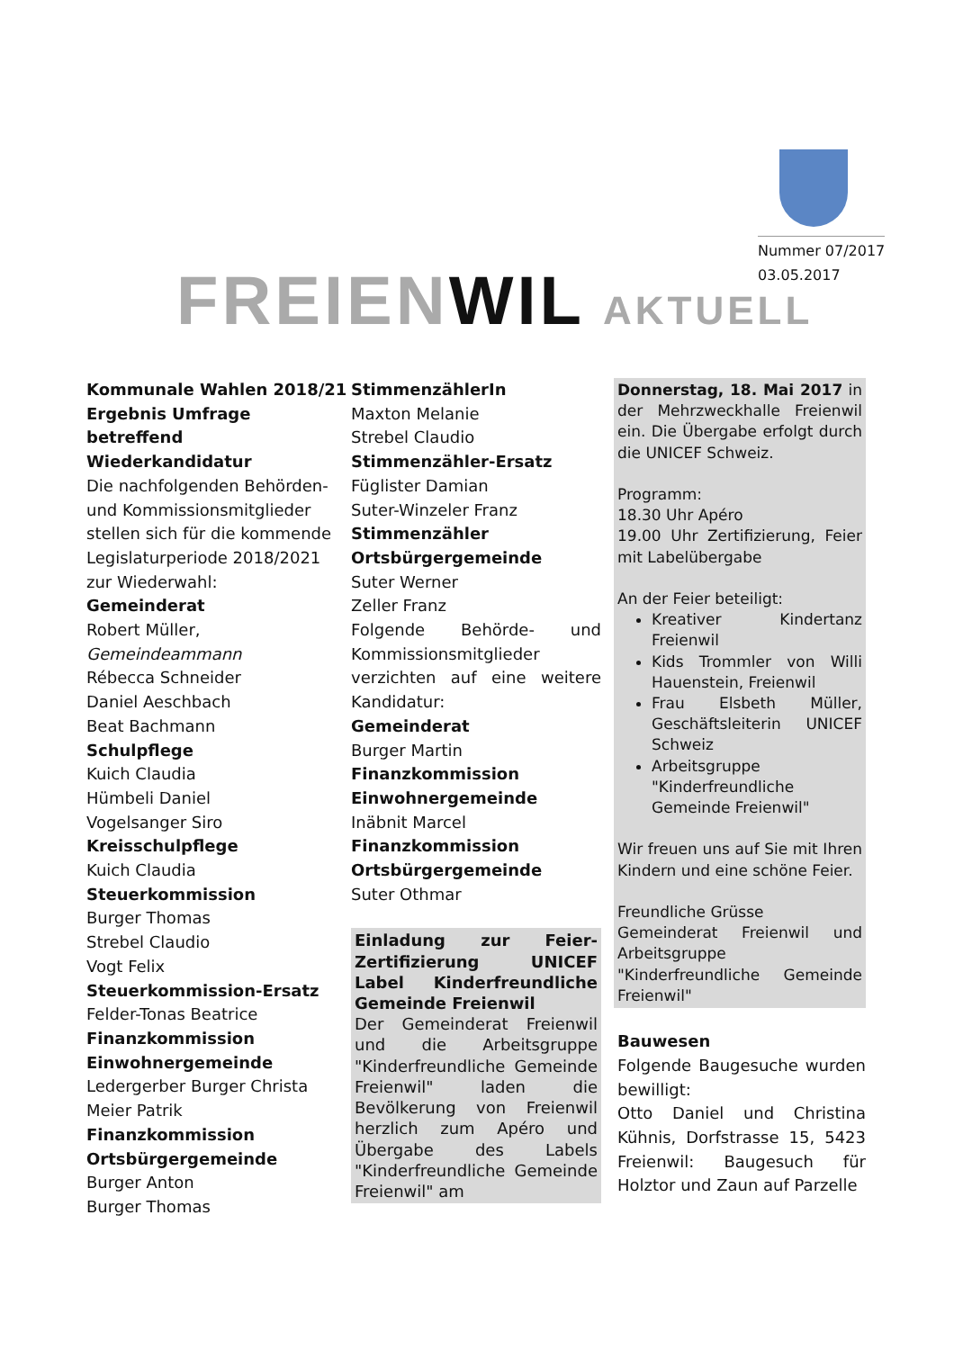Nummer 07/2017
03.05.2017
FREIENWIL AKTUELL
Kommunale Wahlen 2018/21
Ergebnis Umfrage betreffend
Wiederkandidatur
Die nachfolgenden Behörden- und Kommissionsmitglieder stellen sich für die kommende Legislaturperiode 2018/2021 zur Wiederwahl:
Gemeinderat
Robert Müller,
Gemeindeammann
Rébecca Schneider
Daniel Aeschbach
Beat Bachmann
Schulpflege
Kuich Claudia
Hümbeli Daniel
Vogelsanger Siro
Kreisschulpflege
Kuich Claudia
Steuerkommission
Burger Thomas
Strebel Claudio
Vogt Felix
Steuerkommission-Ersatz
Felder-Tonas Beatrice
Finanzkommission
Einwohnergemeinde
Ledergerber Burger Christa
Meier Patrik
Finanzkommission
Ortsbürgergemeinde
Burger Anton
Burger Thomas
StimmenzählerIn
Maxton Melanie
Strebel Claudio
Stimmenzähler-Ersatz
Füglister Damian
Suter-Winzeler Franz
Stimmenzähler
Ortsbürgergemeinde
Suter Werner
Zeller Franz
Folgende Behörde- und Kommissionsmitglieder verzichten auf eine weitere Kandidatur:
Gemeinderat
Burger Martin
Finanzkommission
Einwohnergemeinde
Inäbnit Marcel
Finanzkommission
Ortsbürgergemeinde
Suter Othmar
Einladung zur Feier-Zertifizierung UNICEF Label Kinderfreundliche Gemeinde Freienwil
Der Gemeinderat Freienwil und die Arbeitsgruppe "Kinderfreundliche Gemeinde Freienwil" laden die Bevölkerung von Freienwil herzlich zum Apéro und Übergabe des Labels "Kinderfreundliche Gemeinde Freienwil" am
Donnerstag, 18. Mai 2017 in der Mehrzweckhalle Freienwil ein. Die Übergabe erfolgt durch die UNICEF Schweiz.
Programm:
18.30 Uhr Apéro
19.00 Uhr Zertifizierung, Feier mit Labelübergabe
An der Feier beteiligt:
Kreativer Kindertanz Freienwil
Kids Trommler von Willi Hauenstein, Freienwil
Frau Elsbeth Müller, Geschäftsleiterin UNICEF Schweiz
Arbeitsgruppe "Kinderfreundliche Gemeinde Freienwil"
Wir freuen uns auf Sie mit Ihren Kindern und eine schöne Feier.
Freundliche Grüsse
Gemeinderat Freienwil und Arbeitsgruppe "Kinderfreundliche Gemeinde Freienwil"
Bauwesen
Folgende Baugesuche wurden bewilligt:
Otto Daniel und Christina Kühnis, Dorfstrasse 15, 5423 Freienwil: Baugesuch für Holztor und Zaun auf Parzelle